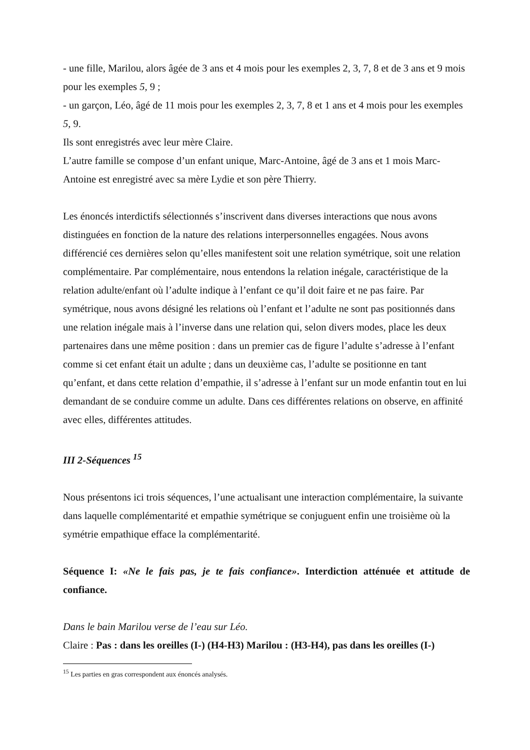- une fille, Marilou, alors âgée de 3 ans et 4 mois pour les exemples 2, 3, 7, 8 et de 3 ans et 9 mois pour les exemples 5, 9 ;
- un garçon, Léo, âgé de 11 mois pour les exemples 2, 3, 7, 8 et 1 ans et 4 mois pour les exemples 5, 9.
Ils sont enregistrés avec leur mère Claire.
L’autre famille se compose d’un enfant unique, Marc-Antoine, âgé de 3 ans et 1 mois Marc-Antoine est enregistré avec sa mère Lydie et son père Thierry.
Les énoncés interdictifs sélectionnés s’inscrivent dans diverses interactions que nous avons distinguées en fonction de la nature des relations interpersonnelles engagées. Nous avons différencié ces dernières selon qu’elles manifestent soit une relation symétrique, soit une relation complémentaire. Par complémentaire, nous entendons la relation inégale, caractéristique de la relation adulte/enfant où l’adulte indique à l’enfant ce qu’il doit faire et ne pas faire. Par symétrique, nous avons désigné les relations où l’enfant et l’adulte ne sont pas positionnés dans une relation inégale mais à l’inverse dans une relation qui, selon divers modes, place les deux partenaires dans une même position : dans un premier cas de figure l’adulte s’adresse à l’enfant comme si cet enfant était un adulte ; dans un deuxième cas, l’adulte se positionne en tant qu’enfant, et dans cette relation d’empathie, il s’adresse à l’enfant sur un mode enfantin tout en lui demandant de se conduire comme un adulte. Dans ces différentes relations on observe, en affinité avec elles, différentes attitudes.
III 2-Séquences <sup>15</sup>
Nous présentons ici trois séquences, l’une actualisant une interaction complémentaire, la suivante dans laquelle complémentarité et empathie symétrique se conjuguent enfin une troisième où la symétrie empathique efface la complémentarité.
Séquence I: «Ne le fais pas, je te fais confiance». Interdiction atténuée et attitude de confiance.
Dans le bain Marilou verse de l’eau sur Léo.
Claire : Pas : dans les oreilles (I-) (H4-H3) Marilou : (H3-H4), pas dans les oreilles (I-)
<sup>15</sup> Les parties en gras correspondent aux énoncés analysés.